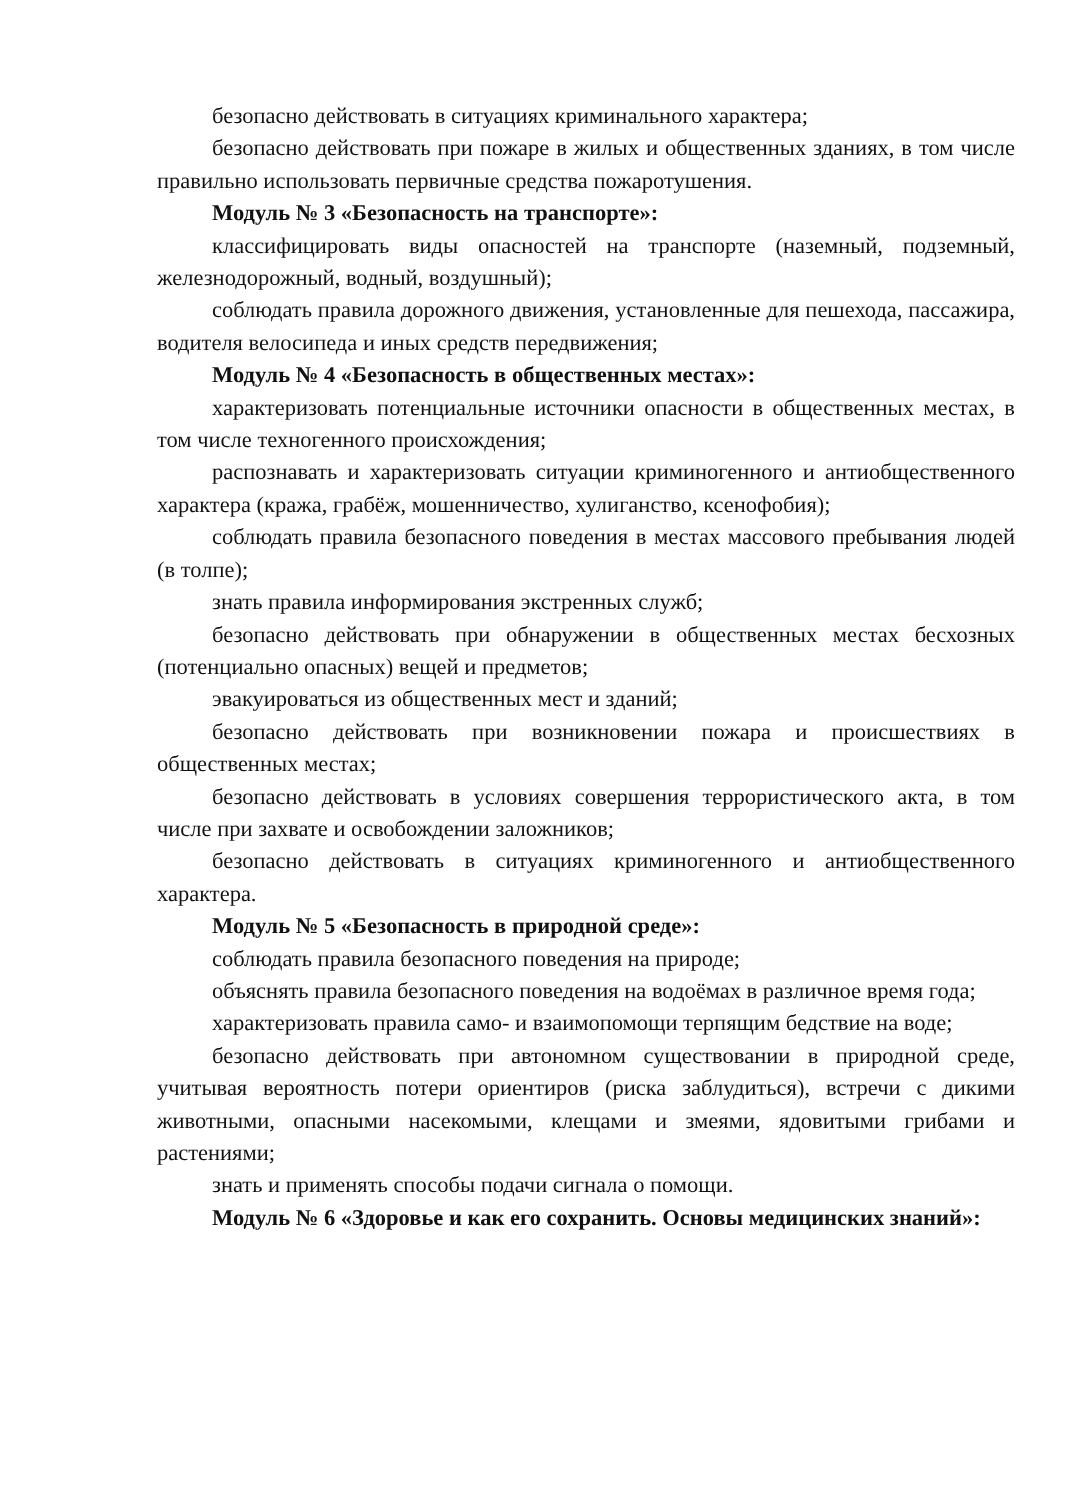безопасно действовать в ситуациях криминального характера;
безопасно действовать при пожаре в жилых и общественных зданиях, в том числе правильно использовать первичные средства пожаротушения.
Модуль № 3 «Безопасность на транспорте»:
классифицировать виды опасностей на транспорте (наземный, подземный, железнодорожный, водный, воздушный);
соблюдать правила дорожного движения, установленные для пешехода, пассажира, водителя велосипеда и иных средств передвижения;
Модуль № 4 «Безопасность в общественных местах»:
характеризовать потенциальные источники опасности в общественных местах, в том числе техногенного происхождения;
распознавать и характеризовать ситуации криминогенного и антиобщественного характера (кража, грабёж, мошенничество, хулиганство, ксенофобия);
соблюдать правила безопасного поведения в местах массового пребывания людей (в толпе);
знать правила информирования экстренных служб;
безопасно действовать при обнаружении в общественных местах бесхозных (потенциально опасных) вещей и предметов;
эвакуироваться из общественных мест и зданий;
безопасно действовать при возникновении пожара и происшествиях в общественных местах;
безопасно действовать в условиях совершения террористического акта, в том числе при захвате и освобождении заложников;
безопасно действовать в ситуациях криминогенного и антиобщественного характера.
Модуль № 5 «Безопасность в природной среде»:
соблюдать правила безопасного поведения на природе;
объяснять правила безопасного поведения на водоёмах в различное время года;
характеризовать правила само- и взаимопомощи терпящим бедствие на воде;
безопасно действовать при автономном существовании в природной среде, учитывая вероятность потери ориентиров (риска заблудиться), встречи с дикими животными, опасными насекомыми, клещами и змеями, ядовитыми грибами и растениями;
знать и применять способы подачи сигнала о помощи.
Модуль № 6 «Здоровье и как его сохранить. Основы медицинских знаний»: